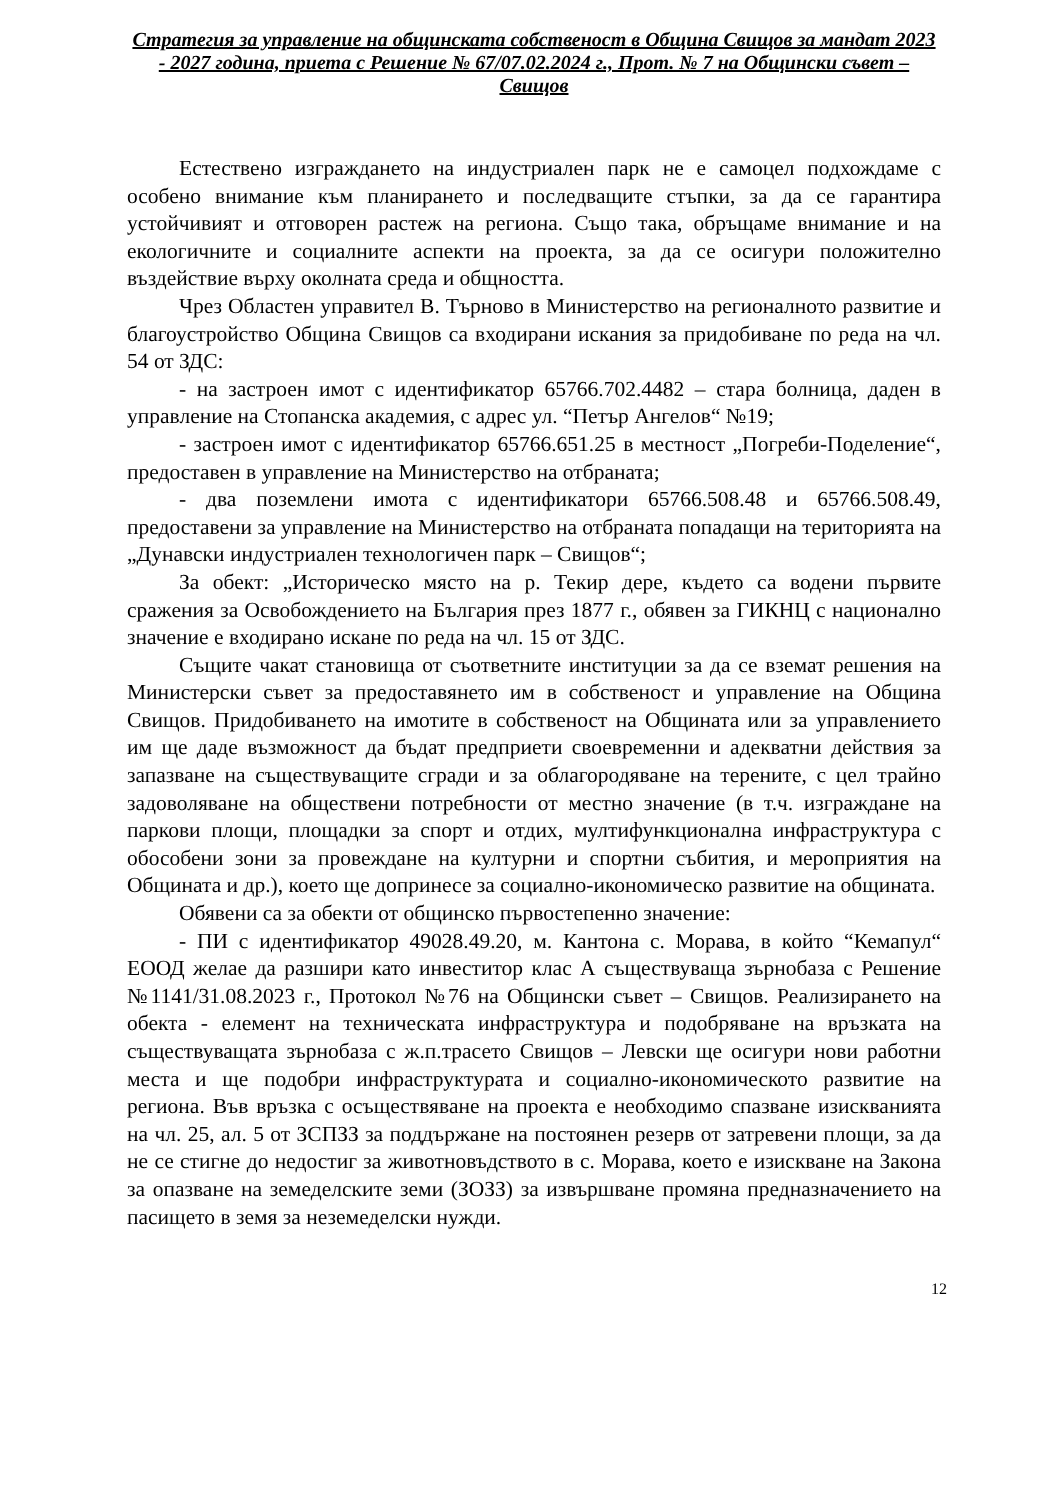Стратегия за управление на общинската собственост в Община Свищов за мандат 2023 - 2027 година, приета с Решение № 67/07.02.2024 г., Прот. № 7 на Общински съвет – Свищов
Естествено изграждането на индустриален парк не е самоцел подхождаме с особено внимание към планирането и последващите стъпки, за да се гарантира устойчивият и отговорен растеж на региона. Също така, обръщаме внимание и на екологичните и социалните аспекти на проекта, за да се осигури положително въздействие върху околната среда и общността.
Чрез Областен управител В. Търново в Министерство на регионалното развитие и благоустройство Община Свищов са входирани искания за придобиване по реда на чл. 54 от ЗДС:
- на застроен имот с идентификатор 65766.702.4482 – стара болница, даден в управление на Стопанска академия, с адрес ул. “Петър Ангелов“ №19;
- застроен имот с идентификатор 65766.651.25 в местност „Погреби-Поделение“, предоставен в управление на Министерство на отбраната;
- два поземлени имота с идентификатори 65766.508.48 и 65766.508.49, предоставени за управление на Министерство на отбраната попадащи на територията на „Дунавски индустриален технологичен парк – Свищов“;
За обект: „Историческо място на р. Текир дере, където са водени първите сражения за Освобождението на България през 1877 г., обявен за ГИКНЦ с национално значение е входирано искане по реда на чл. 15 от ЗДС.
Същите чакат становища от съответните институции за да се вземат решения на Министерски съвет за предоставянето им в собственост и управление на Община Свищов. Придобиването на имотите в собственост на Общината или за управлението им ще даде възможност да бъдат предприети своевременни и адекватни действия за запазване на съществуващите сгради и за облагородяване на терените, с цел трайно задоволяване на обществени потребности от местно значение (в т.ч. изграждане на паркови площи, площадки за спорт и отдих, мултифункционална инфраструктура с обособени зони за провеждане на културни и спортни събития, и мероприятия на Общината и др.), което ще допринесе за социално-икономическо развитие на общината.
Обявени са за обекти от общинско първостепенно значение:
- ПИ с идентификатор 49028.49.20, м. Кантона с. Морава, в който “Кемапул“ ЕООД желае да разшири като инвеститор клас А съществуваща зърнобаза с Решение №1141/31.08.2023 г., Протокол №76 на Общински съвет – Свищов. Реализирането на обекта - елемент на техническата инфраструктура и подобряване на връзката на съществуващата зърнобаза с ж.п.трасето Свищов – Левски ще осигури нови работни места и ще подобри инфраструктурата и социално-икономическото развитие на региона. Във връзка с осъществяване на проекта е необходимо спазване изискванията на чл. 25, ал. 5 от ЗСПЗЗ за поддържане на постоянен резерв от затревени площи, за да не се стигне до недостиг за животновъдството в с. Морава, което е изискване на Закона за опазване на земеделските земи (ЗОЗЗ) за извършване промяна предназначението на пасището в земя за неземеделски нужди.
12